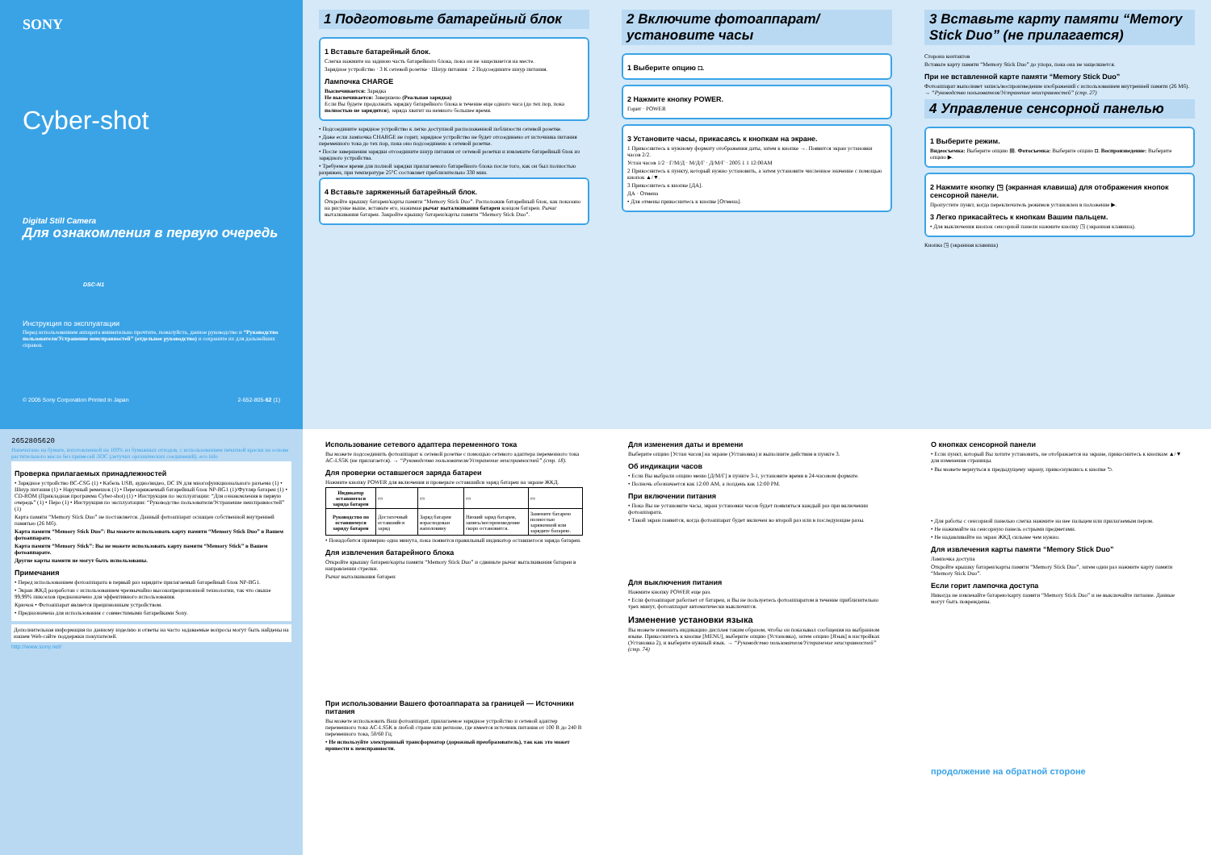SONY
Cyber-shot
Digital Still Camera
Для ознакомления в первую очередь
DSC-N1
Инструкция по эксплуатации
Перед использованием аппарата внимательно прочтите, пожалуйста, данное руководство и “Руководство пользователя/Устранение неисправностей” (отдельное руководство) и сохраните их для дальнейших справок.
© 2005 Sony Corporation Printed in Japan 2-652-805-62 (1)
1 Подготовьте батарейный блок
1 Вставьте батарейный блок.
Слегка нажмите на заднюю часть батарейного блока, пока он не защелкнется на месте.
Зарядное устройство · 3 К сетевой розетке · Шнур питания · 2 Подсоедините шнур питания.
Лампочка CHARGE
Высвечивается: Зарядка
Не высвечивается: Завершено (Реальная зарядка)
Если Вы будете продолжать зарядку батарейного блока в течение еще одного часа (до тех пор, пока полностью не зарядится), заряда хватит на немного большее время.
• Подсоедините зарядное устройство к легко доступной расположенной поблизости сетевой розетке.
• Даже если лампочка CHARGE не горит, зарядное устройство не будет отсоединено от источника питания переменного тока до тех пор, пока оно подсоединено к сетевой розетке.
• После завершения зарядки отсоедините шнур питания от сетевой розетки и извлеките батарейный блок из зарядного устройства.
• Требуемое время для полной зарядки прилагаемого батарейного блока после того, как он был полностью разряжен, при температуре 25°C составляет приблизительно 330 мин.
4 Вставьте заряженный батарейный блок.
Откройте крышку батареи/карты памяти “Memory Stick Duo”. Расположив батарейный блок, как показано на рисунке выше, вставьте его, нажимая рычаг выталкивания батареи концом батареи. Рычаг выталкивания батареи. Закройте крышку батареи/карты памяти “Memory Stick Duo”.
2 Включите фотоаппарат/ установите часы
1 Выберите опцию ◘.
2 Нажмите кнопку POWER.
Горит · POWER
3 Установите часы, прикасаясь к кнопкам на экране.
1 Прикоснитесь к нужному формату отображения даты, затем к кнопке →. Появится экран установки часов 2/2.
Устан часов 1/2 · Г/М/Д · М/Д/Г · Д/М/Г · 2005 1 1 12:00AM
2 Прикоснитесь к пункту, который нужно установить, а затем установите численное значение с помощью кнопок ▲/▼.
3 Прикоснитесь к кнопке [ДА].
ДА · Отмена
• Для отмены прикоснитесь к кнопке [Отмена].
3 Вставьте карту памяти “Memory Stick Duo” (не прилагается)
Сторона контактов
Вставьте карту памяти “Memory Stick Duo” до упора, пока она не защелкнется.
При не вставленной карте памяти “Memory Stick Duo”
Фотоаппарат выполняет запись/воспроизведение изображений с использованием внутренней памяти (26 Мб). → “Руководство пользователя/Устранение неисправностей” (стр. 27)
4 Управление сенсорной панелью
1 Выберите режим.
Видеосъемка: Выберите опцию ▤. Фотосъемка: Выберите опцию ◘. Воспроизведение: Выберите опцию ▶.
2 Нажмите кнопку ◳ (экранная клавиша) для отображения кнопок сенсорной панели.
Пропустите пункт, когда переключатель режимов установлен в положение ▶.
3 Легко прикасайтесь к кнопкам Вашим пальцем.
• Для выключения кнопок сенсорной панели нажмите кнопку ◳ (экранная клавиша).
Кнопка ◳ (экранная клавиша)
2652805620
Напечатано на бумаге, изготовленной на 100% из бумажных отходов, с использованием печатной краски на основе растительного масла без примесей ЛОС (летучих органических соединений). eco info
Проверка прилагаемых принадлежностей
• Зарядное устройство BC-CSG (1) • Кабель USB, аудио/видео, DC IN для многофункционального разъема (1) • Шнур питания (1) • Наручный ремешок (1) • Перезаряжаемый батарейный блок NP-BG1 (1)/Футляр батареи (1) • CD-ROM (Прикладная программа Cyber-shot) (1) • Инструкция по эксплуатации: “Для ознакомления в первую очередь” (1) • Перо (1) • Инструкция по эксплуатации: “Руководство пользователя/Устранение неисправностей” (1)
Карта памяти “Memory Stick Duo” не поставляется. Данный фотоаппарат оснащен собственной внутренней памятью (26 Мб).
Карта памяти “Memory Stick Duo”: Вы можете использовать карту памяти “Memory Stick Duo” в Вашем фотоаппарате.
Карта памяти “Memory Stick”: Вы не можете использовать карту памяти “Memory Stick” в Вашем фотоаппарате.
Другие карты памяти не могут быть использованы.
Примечания
• Перед использованием фотоаппарата в первый раз зарядите прилагаемый батарейный блок NP-BG1.
• Экран ЖКД разработан с использованием чрезвычайно высокопрецизионной технологии, так что свыше 99,99% пикселов предназначено для эффективного использования.
Крючок • Фотоаппарат является прецизионным устройством.
• Предназначена для использования с совместимыми батарейками Sony.
Дополнительная информация по данному изделию и ответы на часто задаваемые вопросы могут быть найдены на нашем Web-сайте поддержки покупателей.
http://www.sony.net/
Использование сетевого адаптера переменного тока
Вы можете подсоединить фотоаппарат к сетевой розетке с помощью сетевого адаптера переменного тока AC-LS5K (не прилагается). → “Руководство пользователя/Устранение неисправностей” (стр. 18).
Для проверки оставшегося заряда батареи
Нажмите кнопку POWER для включения и проверьте оставшийся заряд батареи на экране ЖКД.
| Индикатор оставшегося заряда батареи | ▭ | ▭ | ▭ | ▭ |
| Руководство по оставшемуся заряду батареи | Достаточный оставшийся заряд | Заряд батареи израсходован наполовину | Низкий заряд батареи, запись/воспроизведение скоро остановится. | Замените батарею полностью заряженной или зарядите батарею. |
• Понадобится примерно одна минута, пока появится правильный индикатор оставшегося заряда батареи.
Для извлечения батарейного блока
Откройте крышку батареи/карты памяти “Memory Stick Duo” и сдвиньте рычаг выталкивания батареи в направлении стрелки.
Рычаг выталкивания батареи
При использовании Вашего фотоаппарата за границей — Источники питания
Вы можете использовать Ваш фотоаппарат, прилагаемое зарядное устройство и сетевой адаптер переменного тока AC-LS5K в любой стране или регионе, где имеется источник питания от 100 В до 240 В переменного тока, 50/60 Гц.
• Не используйте электронный трансформатор (дорожный преобразователь), так как это может привести к неисправности.
Для изменения даты и времени
Выберите опцию [Устан часов] на экране (Установка) и выполните действия в пункте 3.
Об индикации часов
• Если Вы выбрали опцию меню [Д/М/Г] в пункте 3-1, установите время в 24-часовом формате.
• Полночь обозначается как 12:00 AM, а полдень как 12:00 PM.
При включении питания
• Пока Вы не установите часы, экран установки часов будет появляться каждый раз при включении фотоаппарата.
• Такой экран появится, когда фотоаппарат будет включен во второй раз или в последующие разы.
Для выключения питания
Нажмите кнопку POWER еще раз.
• Если фотоаппарат работает от батареи, и Вы не пользуетесь фотоаппаратом в течение приблизительно трех минут, фотоаппарат автоматически выключится.
Изменение установки языка
Вы можете изменить индикацию дисплея таким образом, чтобы он показывал сообщения на выбранном языке. Прикоснитесь к кнопке [MENU], выберите опцию (Установка), затем опцию [Язык] в настройках (Установка 2), и выберите нужный язык. → “Руководство пользователя/Устранение неисправностей” (стр. 74)
О кнопках сенсорной панели
• Если пункт, который Вы хотите установить, не отображается на экране, прикоснитесь к кнопкам ▲/▼ для изменения страницы.
• Вы можете вернуться к предыдущему экрану, прикоснувшись к кнопке ⮌.
• Для работы с сенсорной панелью слегка нажмите на нее пальцем или прилагаемым пером.
• Не нажимайте на сенсорную панель острыми предметами.
• Не надавливайте на экран ЖКД сильнее чем нужно.
Для извлечения карты памяти “Memory Stick Duo”
Лампочка доступа
Откройте крышку батареи/карты памяти “Memory Stick Duo”, затем один раз нажмите карту памяти “Memory Stick Duo”.
Если горит лампочка доступа
Никогда не извлекайте батарею/карту памяти “Memory Stick Duo” и не выключайте питание. Данные могут быть повреждены.
продолжение на обратной стороне